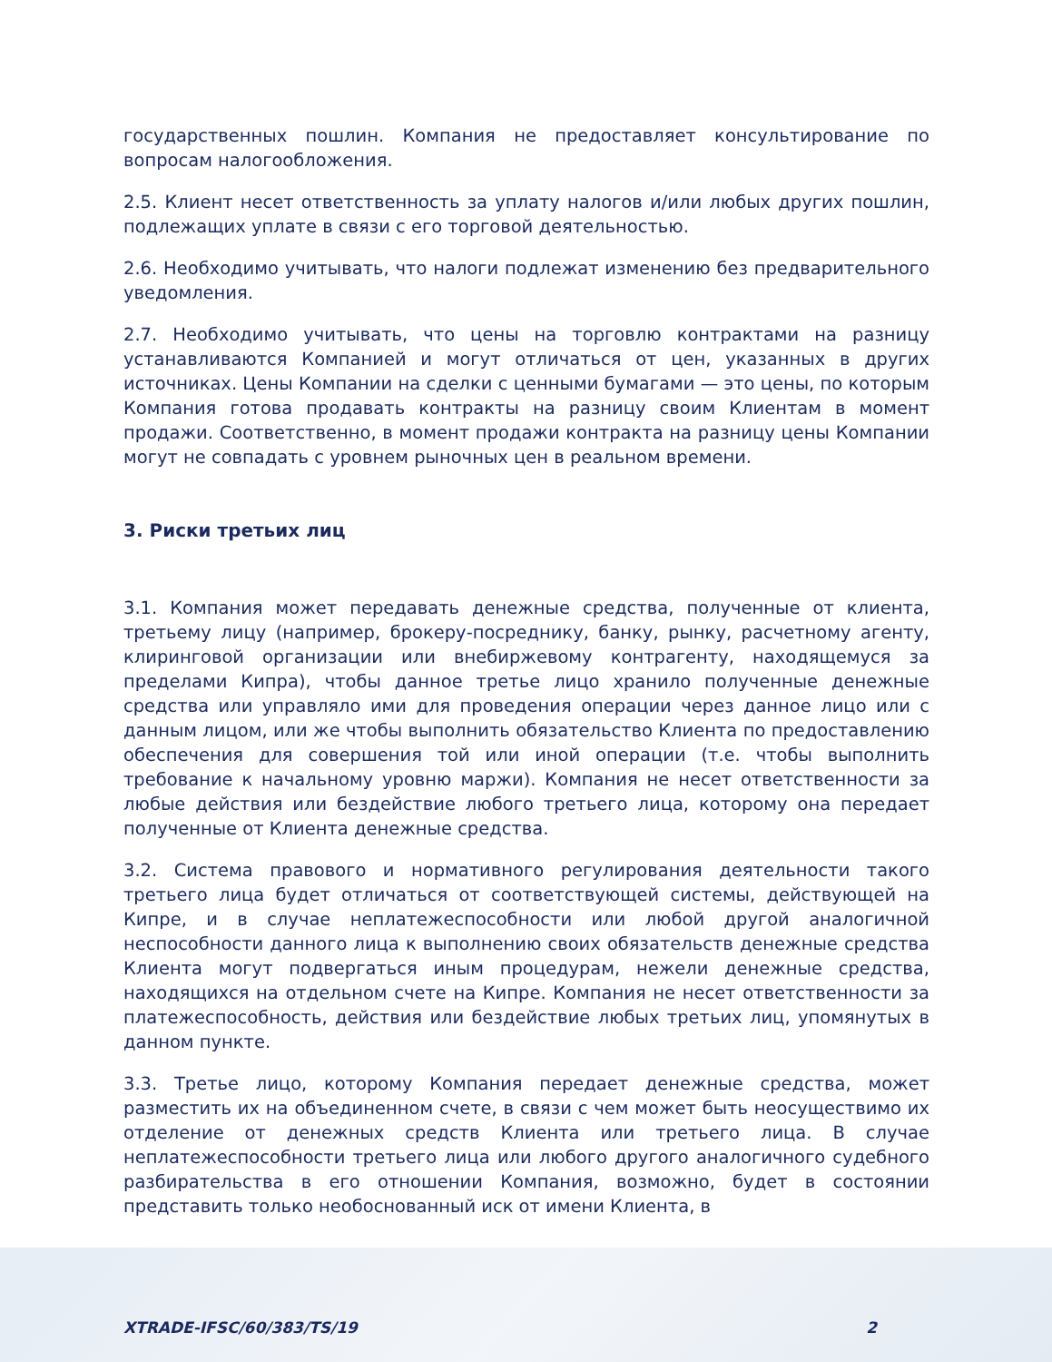государственных пошлин. Компания не предоставляет консультирование по вопросам налогообложения.
2.5. Клиент несет ответственность за уплату налогов и/или любых других пошлин, подлежащих уплате в связи с его торговой деятельностью.
2.6. Необходимо учитывать, что налоги подлежат изменению без предварительного уведомления.
2.7. Необходимо учитывать, что цены на торговлю контрактами на разницу устанавливаются Компанией и могут отличаться от цен, указанных в других источниках. Цены Компании на сделки с ценными бумагами — это цены, по которым Компания готова продавать контракты на разницу своим Клиентам в момент продажи. Соответственно, в момент продажи контракта на разницу цены Компании могут не совпадать с уровнем рыночных цен в реальном времени.
3. Риски третьих лиц
3.1. Компания может передавать денежные средства, полученные от клиента, третьему лицу (например, брокеру-посреднику, банку, рынку, расчетному агенту, клиринговой организации или внебиржевому контрагенту, находящемуся за пределами Кипра), чтобы данное третье лицо хранило полученные денежные средства или управляло ими для проведения операции через данное лицо или с данным лицом, или же чтобы выполнить обязательство Клиента по предоставлению обеспечения для совершения той или иной операции (т.е. чтобы выполнить требование к начальному уровню маржи). Компания не несет ответственности за любые действия или бездействие любого третьего лица, которому она передает полученные от Клиента денежные средства.
3.2. Система правового и нормативного регулирования деятельности такого третьего лица будет отличаться от соответствующей системы, действующей на Кипре, и в случае неплатежеспособности или любой другой аналогичной неспособности данного лица к выполнению своих обязательств денежные средства Клиента могут подвергаться иным процедурам, нежели денежные средства, находящихся на отдельном счете на Кипре. Компания не несет ответственности за платежеспособность, действия или бездействие любых третьих лиц, упомянутых в данном пункте.
3.3. Третье лицо, которому Компания передает денежные средства, может разместить их на объединенном счете, в связи с чем может быть неосуществимо их отделение от денежных средств Клиента или третьего лица. В случае неплатежеспособности третьего лица или любого другого аналогичного судебного разбирательства в его отношении Компания, возможно, будет в состоянии представить только необоснованный иск от имени Клиента, в
XTRADE-IFSC/60/383/TS/19 2